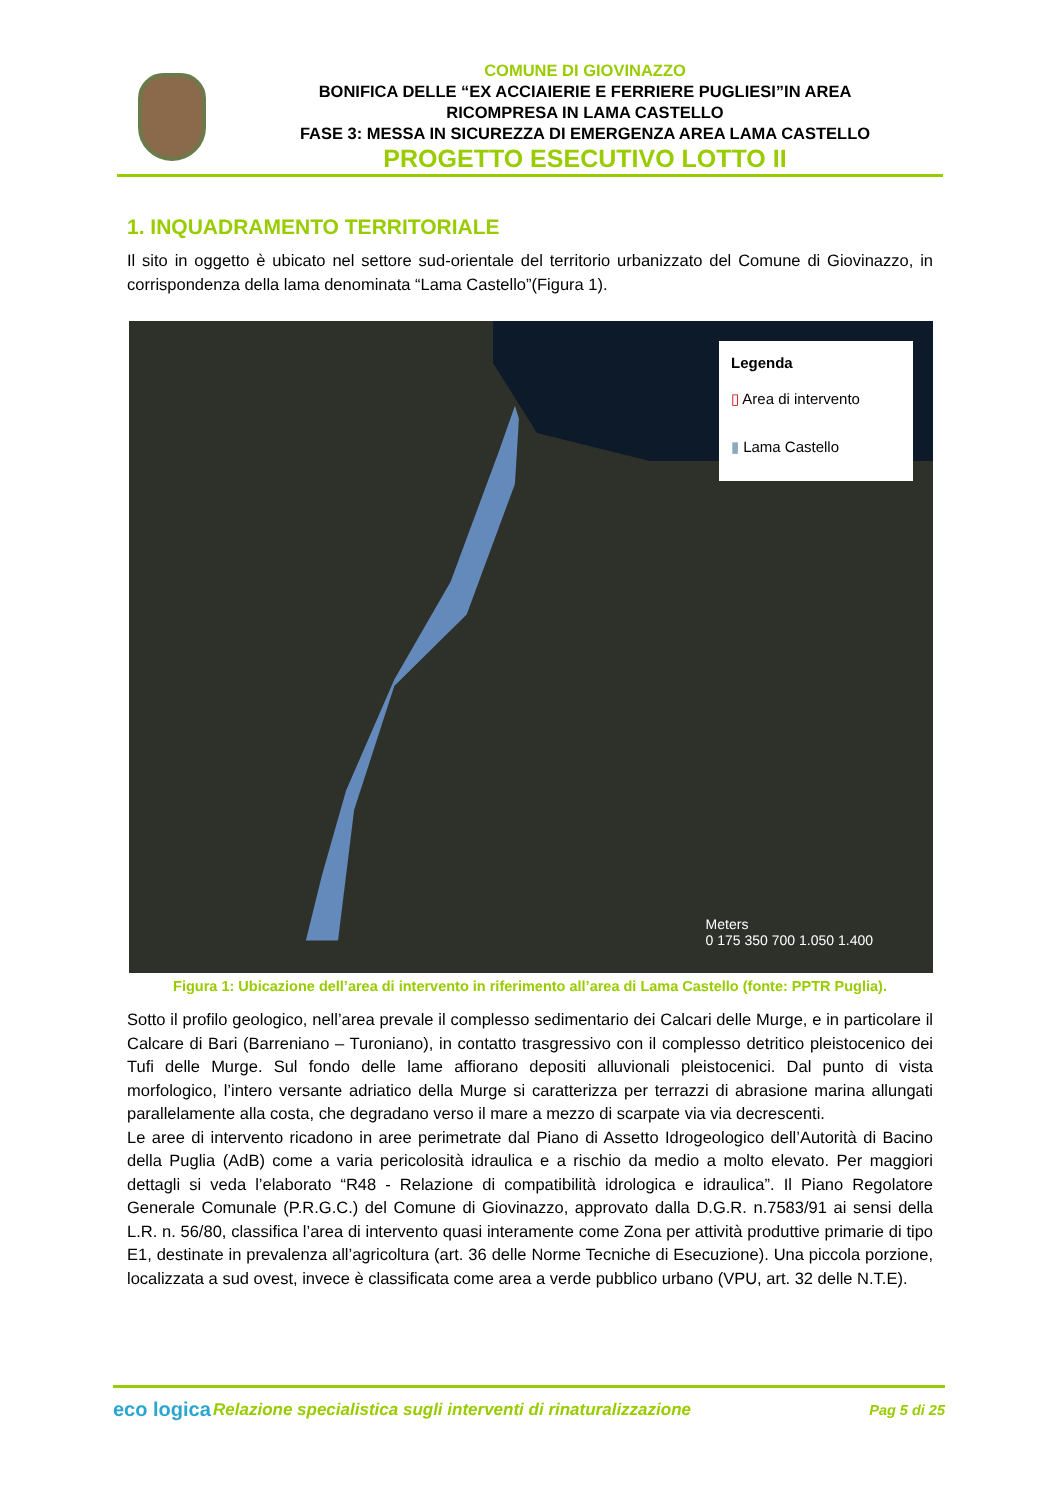COMUNE DI GIOVINAZZO
BONIFICA DELLE “EX ACCIAIERIE E FERRIERE PUGLIESI”IN AREA
RICOMPRESA IN LAMA CASTELLO
FASE 3: MESSA IN SICUREZZA DI EMERGENZA AREA LAMA CASTELLO
PROGETTO ESECUTIVO LOTTO II
1. INQUADRAMENTO TERRITORIALE
Il sito in oggetto è ubicato nel settore sud-orientale del territorio urbanizzato del Comune di Giovinazzo, in corrispondenza della lama denominata “Lama Castello”(Figura 1).
Legenda
▯ Area di intervento
▮ Lama Castello
Meters
0 175 350 700 1.050 1.400
Figura 1: Ubicazione dell’area di intervento in riferimento all’area di Lama Castello (fonte: PPTR Puglia).
Sotto il profilo geologico, nell’area prevale il complesso sedimentario dei Calcari delle Murge, e in particolare il Calcare di Bari (Barreniano – Turoniano), in contatto trasgressivo con il complesso detritico pleistocenico dei Tufi delle Murge. Sul fondo delle lame affiorano depositi alluvionali pleistocenici. Dal punto di vista morfologico, l’intero versante adriatico della Murge si caratterizza per terrazzi di abrasione marina allungati parallelamente alla costa, che degradano verso il mare a mezzo di scarpate via via decrescenti.
Le aree di intervento ricadono in aree perimetrate dal Piano di Assetto Idrogeologico dell’Autorità di Bacino della Puglia (AdB) come a varia pericolosità idraulica e a rischio da medio a molto elevato. Per maggiori dettagli si veda l’elaborato “R48 - Relazione di compatibilità idrologica e idraulica”. Il Piano Regolatore Generale Comunale (P.R.G.C.) del Comune di Giovinazzo, approvato dalla D.G.R. n.7583/91 ai sensi della L.R. n. 56/80, classifica l’area di intervento quasi interamente come Zona per attività produttive primarie di tipo E1, destinate in prevalenza all’agricoltura (art. 36 delle Norme Tecniche di Esecuzione). Una piccola porzione, localizzata a sud ovest, invece è classificata come area a verde pubblico urbano (VPU, art. 32 delle N.T.E).
eco logica
Relazione specialistica sugli interventi di rinaturalizzazione
Pag 5 di 25